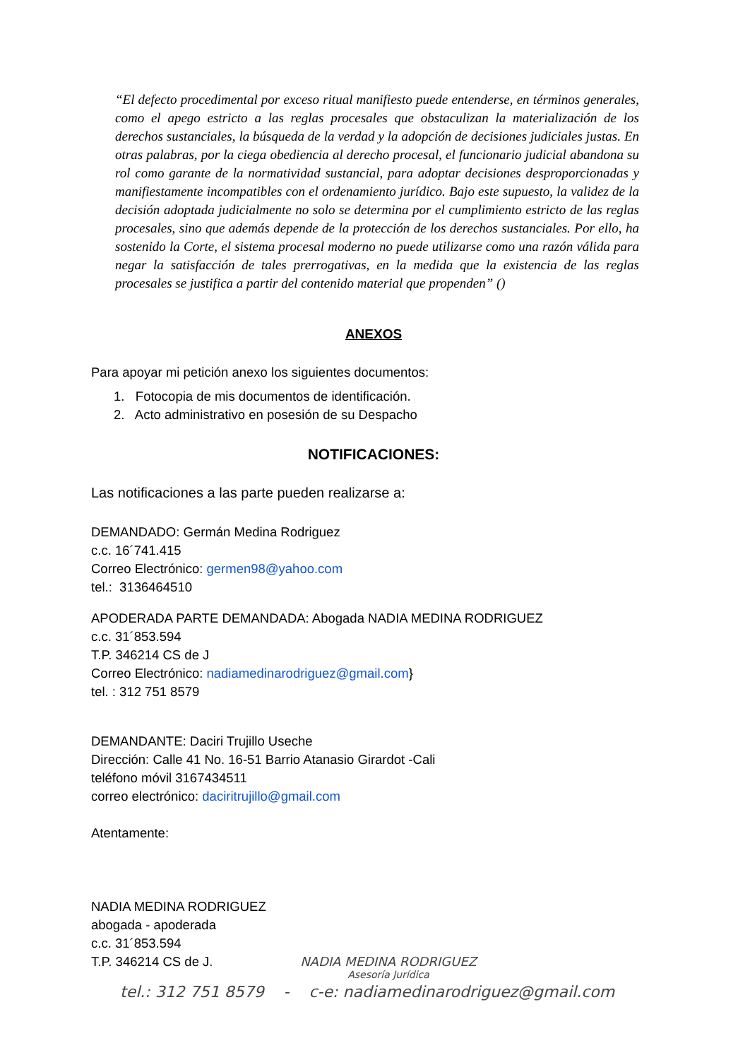“El defecto procedimental por exceso ritual manifiesto puede entenderse, en términos generales, como el apego estricto a las reglas procesales que obstaculizan la materialización de los derechos sustanciales, la búsqueda de la verdad y la adopción de decisiones judiciales justas. En otras palabras, por la ciega obediencia al derecho procesal, el funcionario judicial abandona su rol como garante de la normatividad sustancial, para adoptar decisiones desproporcionadas y manifiestamente incompatibles con el ordenamiento jurídico. Bajo este supuesto, la validez de la decisión adoptada judicialmente no solo se determina por el cumplimiento estricto de las reglas procesales, sino que además depende de la protección de los derechos sustanciales. Por ello, ha sostenido la Corte, el sistema procesal moderno no puede utilizarse como una razón válida para negar la satisfacción de tales prerrogativas, en la medida que la existencia de las reglas procesales se justifica a partir del contenido material que propenden” ()
ANEXOS
Para apoyar mi petición anexo los siguientes documentos:
1. Fotocopia de mis documentos de identificación.
2. Acto administrativo en posesión de su Despacho
NOTIFICACIONES:
Las notificaciones a las parte pueden realizarse a:
DEMANDADO: Germán Medina Rodriguez
c.c. 16´741.415
Correo Electrónico: germen98@yahoo.com
tel.: 3136464510
APODERADA PARTE DEMANDADA: Abogada NADIA MEDINA RODRIGUEZ
c.c. 31´853.594
T.P. 346214 CS de J
Correo Electrónico: nadiamedinarodriguez@gmail.com}
tel. : 312 751 8579
DEMANDANTE: Daciri Trujillo Useche
Dirección: Calle 41 No. 16-51 Barrio Atanasio Girardot -Cali
teléfono móvil 3167434511
correo electrónico: daciritrujillo@gmail.com
Atentamente:
NADIA MEDINA RODRIGUEZ
abogada - apoderada
c.c. 31´853.594
T.P. 346214 CS de J.
NADIA MEDINA RODRIGUEZ
Asesoría Jurídica
tel.: 312 751 8579 - c-e: nadiamedinarodriguez@gmail.com